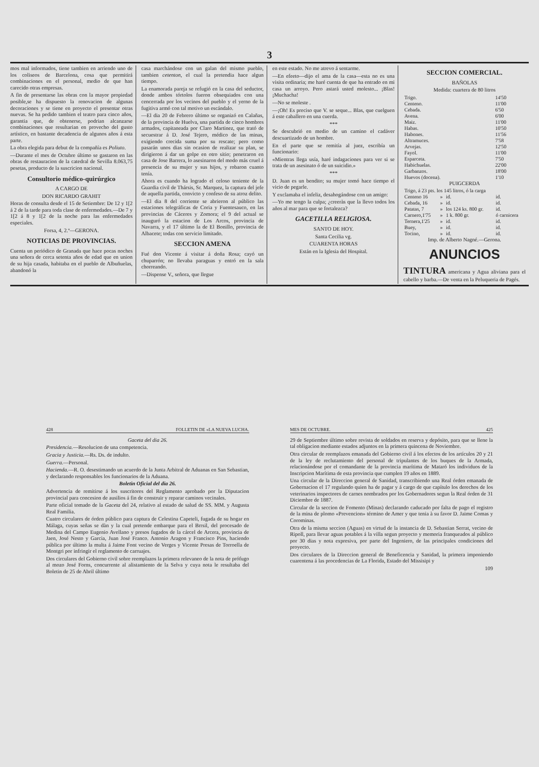3
mos mal informados, tiene tambien en arriendo uno de los coliseos de Barcelona, cosa que permitirá combinaciones en el personal, medio de que han carecido otras empresas.
A fin de presentarse las obras con la mayor propiedad posible,se ha dispuesto la renovacion de algunas decoraciones y se tiene en proyecto el presentar otras nuevas. Se ha pedido tambien el teatro para cinco años, garantia que, de obtenerse, podrian alcanzarse combinaciones que resultarian en provecho del gusto artístico, en bastante decadencia de algunos años á esta parte.
La obra elegida para debut de la compañía es Poliuto.
—Durante el mes de Octubre último se gastaron en las obras de restauracion de la catedral de Sevilla 8.063,75 pesetas, producto de la suscricion nacional.
Consultorio médico-quirúrgico
A CARGO DE
DON RICARDO GRAHIT
Horas de consulta desde el 15 de Setiembre: De 12 y 1[2 á 2 de la tarde para toda clase de enfermedades.—De 7 y 1[2 á 8 y 1[2 de la noche para las enfermedades especiales.
Forsa, 4, 2.º—GERONA.
NOTICIAS DE PROVINCIAS.
Cuenta un periódico de Granada que hace pocas noches una señora de cerca setenta años de edad que en union de su hija casada, habitaba en el pueblo de Albuñuelas, abandonó la
casa marchándose con un galan del mismo pueblo, tambien cetenton, el cual la pretendia hace algun tiempo.
La enamorada pareja se refugió en la casa del seductor, donde ambos tórtolos fueron obsequiados con una cencerrada por los vecinos del pueblo y el yerno de la fugitiva armó con tal motivo un escándalo.
—El dia 20 de Febrero último se organizó en Calañas, de la provincia de Huelva, una partida de cinco hombres armados, capitaneada por Claro Martinez, que trató de secuestrar á D. José Tejero, médico de las minas, exigiendo crecida suma por su rescate; pero como pasarán unos dias sin ocasion de realizar su plan, se dirigieron á dar un golpe en otro sitio; penetraron en casa de Jose Barrera, lo asesinaron del modo más cruel á presencia de su mujer y sus hijos, y robaron cuanto tenía.
Ahora es cuando ha logrado el celoso teniente de la Guardia civil de Thársis, Sr. Marquez, la captura del jefe de aquella partida, convicto y confeso de su atroz delito.
—El dia 8 del corriente se abrieron al público las estaciones telegráficas de Coria y Fuentesauco, en las provincias de Cáceres y Zomora; el 9 del actual se inauguró la estacion de Los Arcos, provincia de Navarra, y el 17 último la de El Bonillo, provincia de Albacete; todas con servicio limitado.
SECCION AMENA
Fué don Vicente á visitar á doña Rosa; cayó un chuparrón; no llevaba paraguas y entró en la sala chorreando.
—Dispense V., señora, que llegue
en este estado. No me atrevo á sentarme.
—En efeeto—dijo el ama de la casa—esta no es una visita ordinaria; me haré cuenta de que ha entrado en mi casa un arroyo. Pero astará usted molesto... ¡Blas! ¡Muchacha!
—No se moleste .
—¡Oh! Es preciso que V. se seque... Blas, que cuelguen á este caballero en una cuerda.
***
Se descubrió en medio de un camino el cadáver descuartizado de un hombre.
En el parte que se remitía al juez, escribía un funcionario:
«Mientras llega usía, haré indagaciones para ver si se trata de un asesinato ó de un suicidio.»
***
D. Juan es un bendito; su mujer tomó hace tiempo el vicio de pegarle.
Y exclamaba el infeliz, desahogándose con un amigo:
—Yo me tengo la culpa; ¿creeràs que la llevo todos los años al mar para que se fortalezca?
GACETILLA RELIGIOSA.
SANTO DE HOY.
Santa Cecilia vg.
CUARENTA HORAS
Están en la Iglesia del Hospital.
SECCION COMERCIAL.
BAÑOLAS
Medida: cuartera de 80 litros
| Trigo. | 14'50 |
| Centeno. | 11'00 |
| Cebada. | 6'50 |
| Avena. | 6'00 |
| Maiz. | 11'00 |
| Habas. | 10'50 |
| Habones. | 11'56 |
| Altramuces. | 7'58 |
| Arvejas. | 12'50 |
| Fayol. | 11'00 |
| Esparceta. | 7'50 |
| Habichuelas. | 22'00 |
| Garbanzos. | 18'00 |
| Huevos (docena). | 1'10 |
PUIGCERDA
| Trigo, á 23 pts. los 145 litros, ó la carga | | | |
| Centeno 16 | » | id. | id. |
| Cebada, 16 | » | id. | id. |
| Patatas, 7 | » | los 124 ks. 800 gr. | id. |
| Carnero,1'75 | » | 1 k. 800 gr. | ó carnicera |
| Ternera,1'25 | » | id. | id. |
| Buey, | » | id. | id. |
| Tocino, | » | id. | id. |
Imp. de Alberto Nagné.—Gerona.
ANUNCIOS
TINTURA americana y Agua aliviana para el cabello y barba.—De venta en la Peluqueria de Pagés.
428 FOLLETIN DE «LA NUEVA LUCHA.
Gaceta del dia 26.
Presidencia.—Resolucion de una competencia.
Gracia y Justicia.—Rs. Ds. de indulto.
Guerra.—Personal.
Hacienda.—R. O. desestimando un acuerdo de la Junta Arbitral de Aduanas en San Sebastian, y declarando responsables los funcionarios de la Aduana.
Boletin Oficial del dia 26.
Advertencia de remitirse á los suscritores del Reglamento aprobado por la Diputacion provincial para concesion de ausilios á fin de construir y reparar caminos vecinales.
Parte oficial tomado de la Gaceta del 24, relativo al estado de salud de SS. MM. y Augusta Real Familia.
Cuatro circulares de órden público para captura de Celestina Capeteli, fugada de su hogar en Málaga, cuyas señas se dàn y la cual pretende embarque para el Brrsil, del procesado de Medina del Campo Eugenio Avellano y presos fugados de la cárcel de Arcera, provincia de Jaen, José Nesto y Garcia, Juan José Franco. Antonio Aragon y Francisco Pins, haciendo pública por último la multa á Jaime Font vecino de Verges y Vicente Presas de Torroella de Montgri por infringir el reglamento de carruajes.
Dos circulares del Gobierno civil sobre reemplazos la primera relevaneo de la nota de prófugo al mozo José Forns, concurrente al alistamiento de la Selva y cuya nota le resultaba del Boletin de 25 de Abril último
MES DE OCTUBRE. 425
29 de Septiembre último sobre revista de soldados en reserva y depósito, para que se llene la tal obligacion mediante estados adjuntos en la primera quincena de Noviembre.
Otra circular de reemplazos emanada del Gobierno civil á los efectos de los artículos 20 y 21 de la ley de reclutamiento del personal de tripulantes de los buques de la Armada, relacionándose por el comandante de la provincia marítima de Mataró los individuos de la Inscripcion Marítima de esta provincia que cumplen 19 años en 1889.
Una circular de la Direccion general de Sanidad, transcribiendo una Real órden emanada de Gobernacion el 17 regulando quien ha de pagar y á cargo de que capítulo los derechos de los veterinarios inspectores de carnes nombrados por los Gobernadores segun la Real órden de 31 Diciembre de 1887.
Circular de la seccion de Fomento (Minas) declarando caducado por falta de pago el registro de la mina de plomo «Prevencion» término de Amer y que tenia à su favor D. Jaime Comas y Corominas.
Otra de la misma seccion (Aguas) en virtud de la instancia de D. Sebastian Serrat, vecino de Ripoll, para llevar aguas potables á la villa segun proyecto y memoria franqueados al público por 30 dias y nota expresiva, por parte del Ingeniero, de las principales condiciones del proyecto.
Dos circulares de la Direccion general de Beneficencia y Sanidad, la primera imponiendo cuarentena á las procedencias de La Florida, Estado del Missisipi y
109